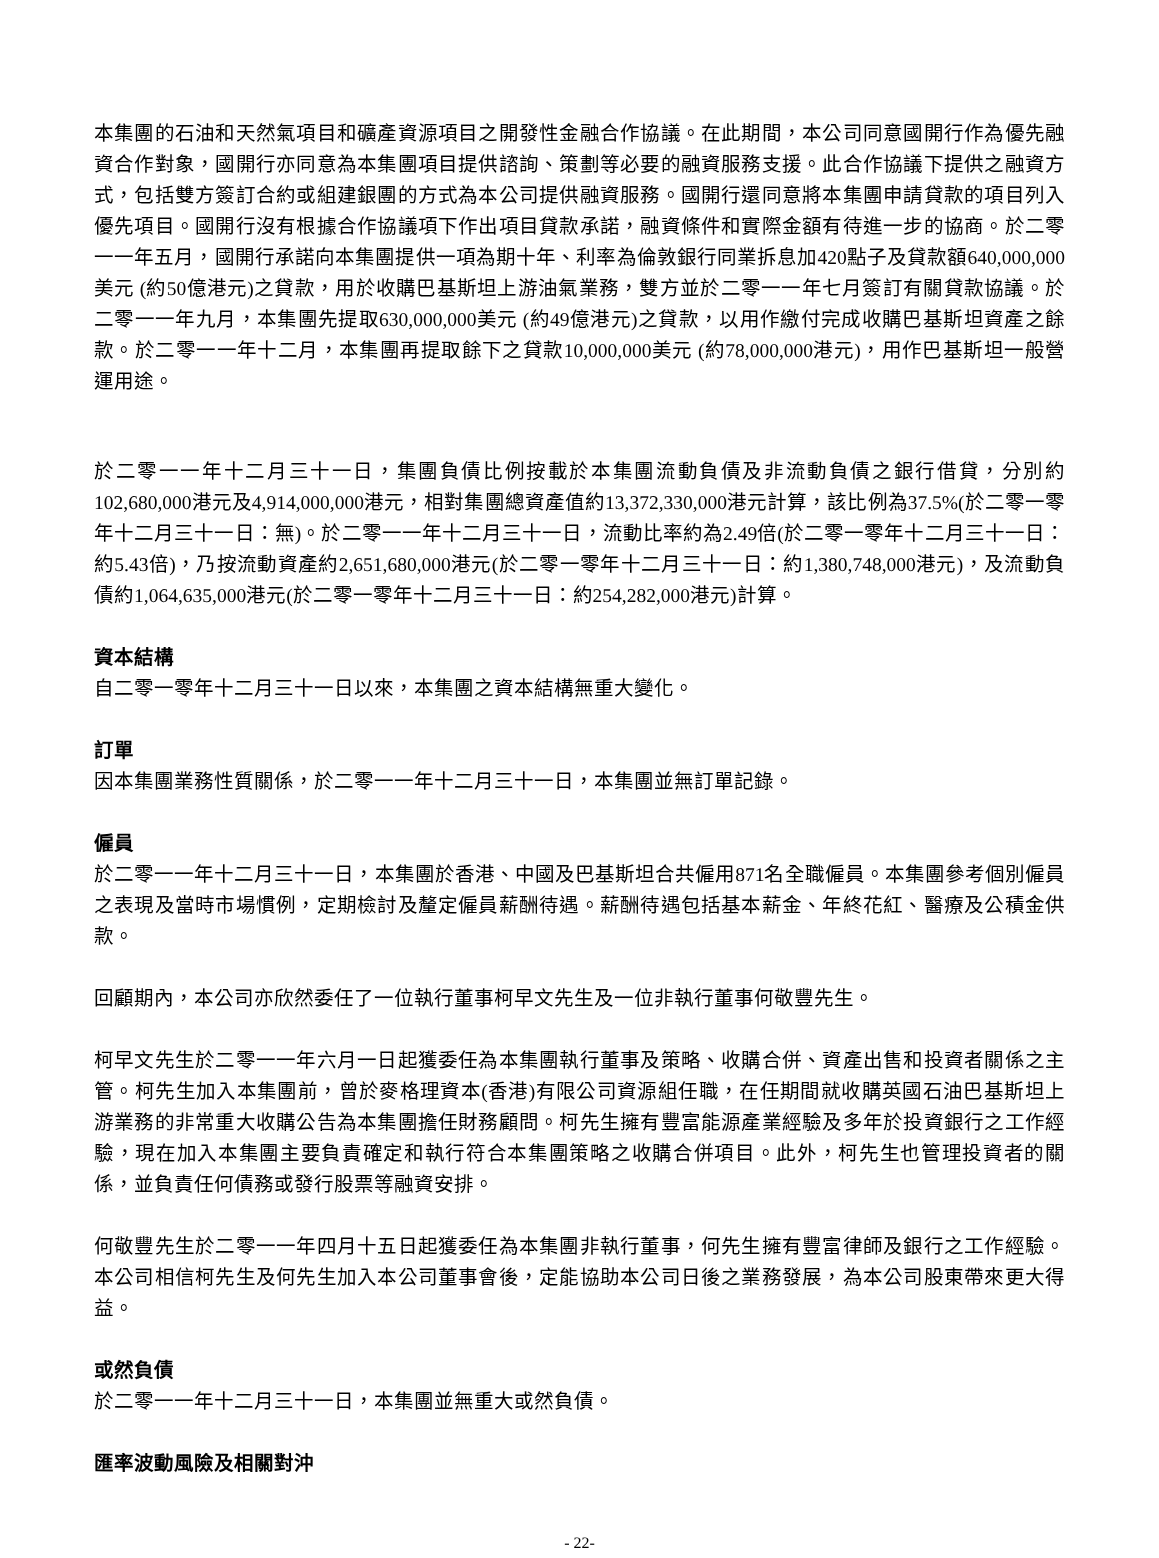本集團的石油和天然氣項目和礦產資源項目之開發性金融合作協議。在此期間，本公司同意國開行作為優先融資合作對象，國開行亦同意為本集團項目提供諮詢、策劃等必要的融資服務支援。此合作協議下提供之融資方式，包括雙方簽訂合約或組建銀團的方式為本公司提供融資服務。國開行還同意將本集團申請貸款的項目列入優先項目。國開行沒有根據合作協議項下作出項目貸款承諾，融資條件和實際金額有待進一步的協商。於二零一一年五月，國開行承諾向本集團提供一項為期十年、利率為倫敦銀行同業拆息加420點子及貸款額640,000,000美元 (約50億港元)之貸款，用於收購巴基斯坦上游油氣業務，雙方並於二零一一年七月簽訂有關貸款協議。於二零一一年九月，本集團先提取630,000,000美元 (約49億港元)之貸款，以用作繳付完成收購巴基斯坦資產之餘款。於二零一一年十二月，本集團再提取餘下之貸款10,000,000美元 (約78,000,000港元)，用作巴基斯坦一般營運用途。
於二零一一年十二月三十一日，集團負債比例按載於本集團流動負債及非流動負債之銀行借貸，分別約102,680,000港元及4,914,000,000港元，相對集團總資產值約13,372,330,000港元計算，該比例為37.5%(於二零一零年十二月三十一日：無)。於二零一一年十二月三十一日，流動比率約為2.49倍(於二零一零年十二月三十一日：約5.43倍)，乃按流動資產約2,651,680,000港元(於二零一零年十二月三十一日：約1,380,748,000港元)，及流動負債約1,064,635,000港元(於二零一零年十二月三十一日：約254,282,000港元)計算。
資本結構
自二零一零年十二月三十一日以來，本集團之資本結構無重大變化。
訂單
因本集團業務性質關係，於二零一一年十二月三十一日，本集團並無訂單記錄。
僱員
於二零一一年十二月三十一日，本集團於香港、中國及巴基斯坦合共僱用871名全職僱員。本集團參考個別僱員之表現及當時市場慣例，定期檢討及釐定僱員薪酬待遇。薪酬待遇包括基本薪金、年終花紅、醫療及公積金供款。
回顧期內，本公司亦欣然委任了一位執行董事柯早文先生及一位非執行董事何敬豐先生。
柯早文先生於二零一一年六月一日起獲委任為本集團執行董事及策略、收購合併、資產出售和投資者關係之主管。柯先生加入本集團前，曾於麥格理資本(香港)有限公司資源組任職，在任期間就收購英國石油巴基斯坦上游業務的非常重大收購公告為本集團擔任財務顧問。柯先生擁有豐富能源產業經驗及多年於投資銀行之工作經驗，現在加入本集團主要負責確定和執行符合本集團策略之收購合併項目。此外，柯先生也管理投資者的關係，並負責任何債務或發行股票等融資安排。
何敬豐先生於二零一一年四月十五日起獲委任為本集團非執行董事，何先生擁有豐富律師及銀行之工作經驗。本公司相信柯先生及何先生加入本公司董事會後，定能協助本公司日後之業務發展，為本公司股東帶來更大得益。
或然負債
於二零一一年十二月三十一日，本集團並無重大或然負債。
匯率波動風險及相關對沖
- 22-